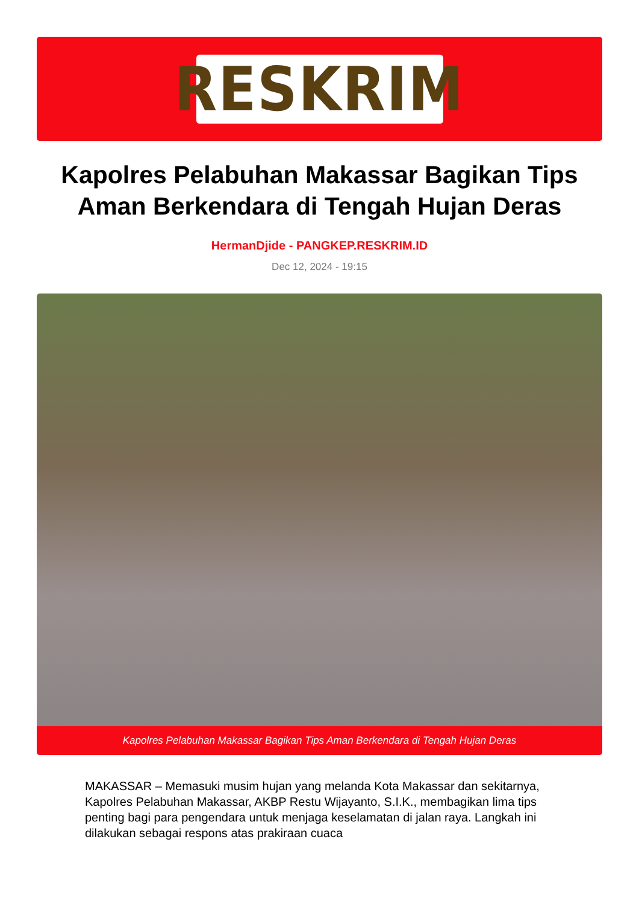RESKRIM
Kapolres Pelabuhan Makassar Bagikan Tips Aman Berkendara di Tengah Hujan Deras
HermanDjide - PANGKEP.RESKRIM.ID
Dec 12, 2024 - 19:15
Kapolres Pelabuhan Makassar Bagikan Tips Aman Berkendara di Tengah Hujan Deras
MAKASSAR – Memasuki musim hujan yang melanda Kota Makassar dan sekitarnya, Kapolres Pelabuhan Makassar, AKBP Restu Wijayanto, S.I.K., membagikan lima tips penting bagi para pengendara untuk menjaga keselamatan di jalan raya. Langkah ini dilakukan sebagai respons atas prakiraan cuaca